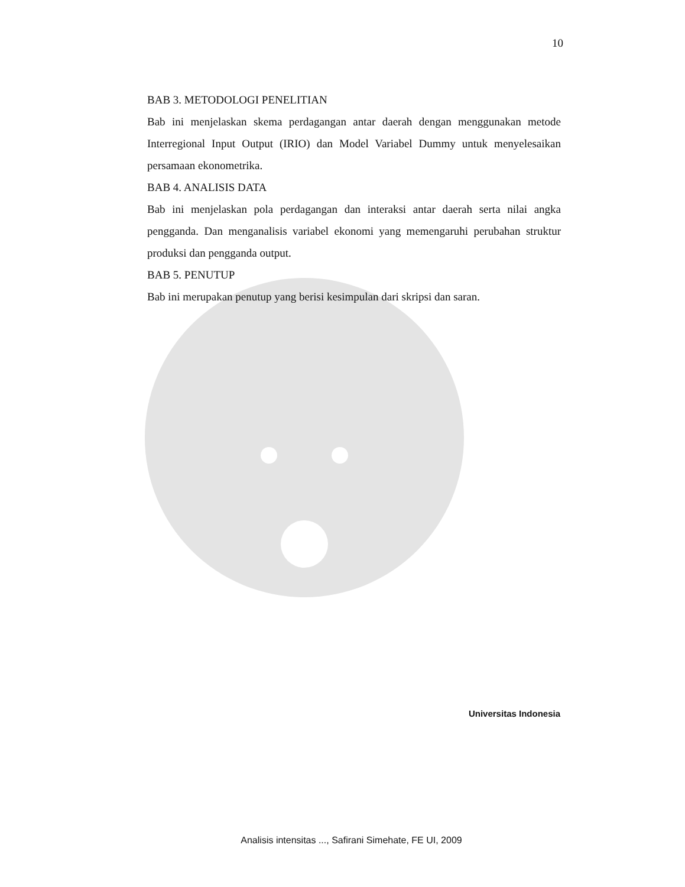10
BAB 3. METODOLOGI PENELITIAN
Bab ini menjelaskan skema perdagangan antar daerah dengan menggunakan metode Interregional Input Output (IRIO) dan Model Variabel Dummy untuk menyelesaikan persamaan ekonometrika.
BAB 4. ANALISIS DATA
Bab ini menjelaskan pola perdagangan dan interaksi antar daerah serta nilai angka pengganda. Dan menganalisis variabel ekonomi yang memengaruhi perubahan struktur produksi dan pengganda output.
BAB 5. PENUTUP
Bab ini merupakan penutup yang berisi kesimpulan dari skripsi dan saran.
Universitas Indonesia
Analisis intensitas ..., Safirani Simehate, FE UI, 2009